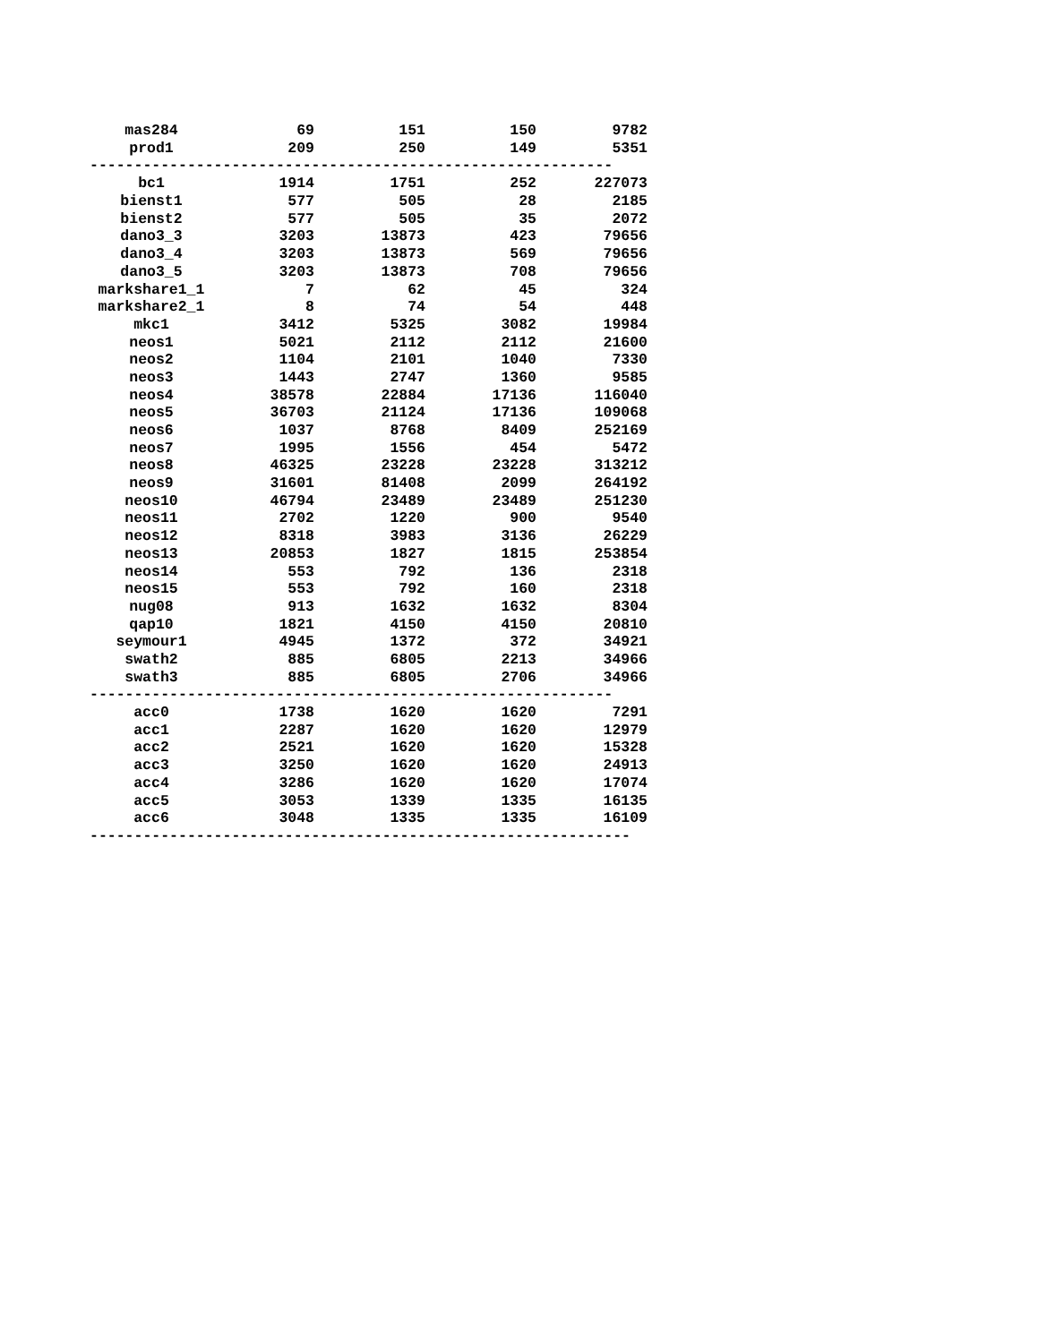| mas284 | 69 | 151 | 150 | 9782 |
| prod1 | 209 | 250 | 149 | 5351 |
-----------------------------------------------------------
| bc1 | 1914 | 1751 | 252 | 227073 |
| bienst1 | 577 | 505 | 28 | 2185 |
| bienst2 | 577 | 505 | 35 | 2072 |
| dano3_3 | 3203 | 13873 | 423 | 79656 |
| dano3_4 | 3203 | 13873 | 569 | 79656 |
| dano3_5 | 3203 | 13873 | 708 | 79656 |
| markshare1_1 | 7 | 62 | 45 | 324 |
| markshare2_1 | 8 | 74 | 54 | 448 |
| mkc1 | 3412 | 5325 | 3082 | 19984 |
| neos1 | 5021 | 2112 | 2112 | 21600 |
| neos2 | 1104 | 2101 | 1040 | 7330 |
| neos3 | 1443 | 2747 | 1360 | 9585 |
| neos4 | 38578 | 22884 | 17136 | 116040 |
| neos5 | 36703 | 21124 | 17136 | 109068 |
| neos6 | 1037 | 8768 | 8409 | 252169 |
| neos7 | 1995 | 1556 | 454 | 5472 |
| neos8 | 46325 | 23228 | 23228 | 313212 |
| neos9 | 31601 | 81408 | 2099 | 264192 |
| neos10 | 46794 | 23489 | 23489 | 251230 |
| neos11 | 2702 | 1220 | 900 | 9540 |
| neos12 | 8318 | 3983 | 3136 | 26229 |
| neos13 | 20853 | 1827 | 1815 | 253854 |
| neos14 | 553 | 792 | 136 | 2318 |
| neos15 | 553 | 792 | 160 | 2318 |
| nug08 | 913 | 1632 | 1632 | 8304 |
| qap10 | 1821 | 4150 | 4150 | 20810 |
| seymour1 | 4945 | 1372 | 372 | 34921 |
| swath2 | 885 | 6805 | 2213 | 34966 |
| swath3 | 885 | 6805 | 2706 | 34966 |
-----------------------------------------------------------
| acc0 | 1738 | 1620 | 1620 | 7291 |
| acc1 | 2287 | 1620 | 1620 | 12979 |
| acc2 | 2521 | 1620 | 1620 | 15328 |
| acc3 | 3250 | 1620 | 1620 | 24913 |
| acc4 | 3286 | 1620 | 1620 | 17074 |
| acc5 | 3053 | 1339 | 1335 | 16135 |
| acc6 | 3048 | 1335 | 1335 | 16109 |
-------------------------------------------------------------